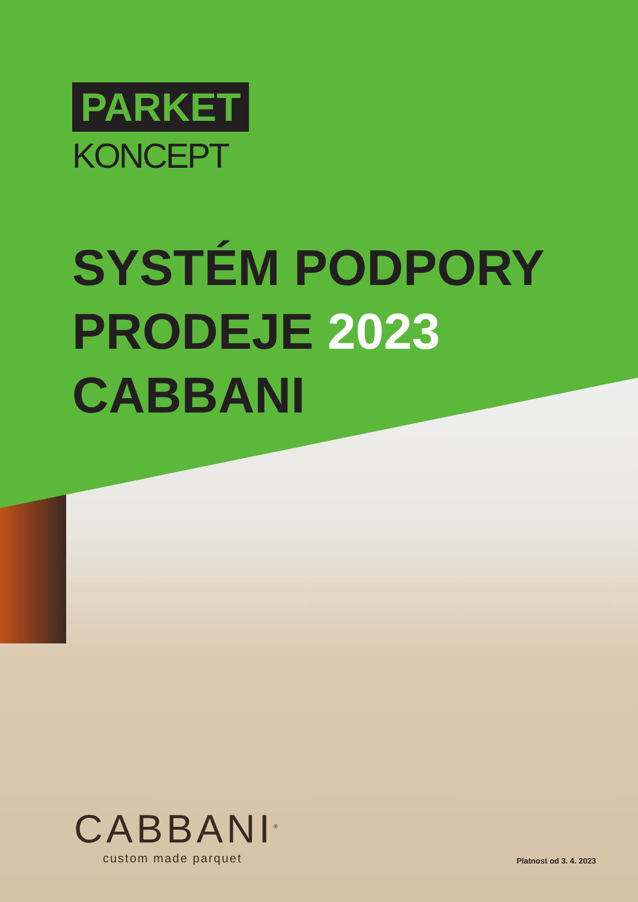PARKET
KONCEPT
SYSTÉM PODPORY
PRODEJE 2023
CABBANI
CABBANI<sup>®</sup>
custom made parquet
Platnost od 3. 4. 2023